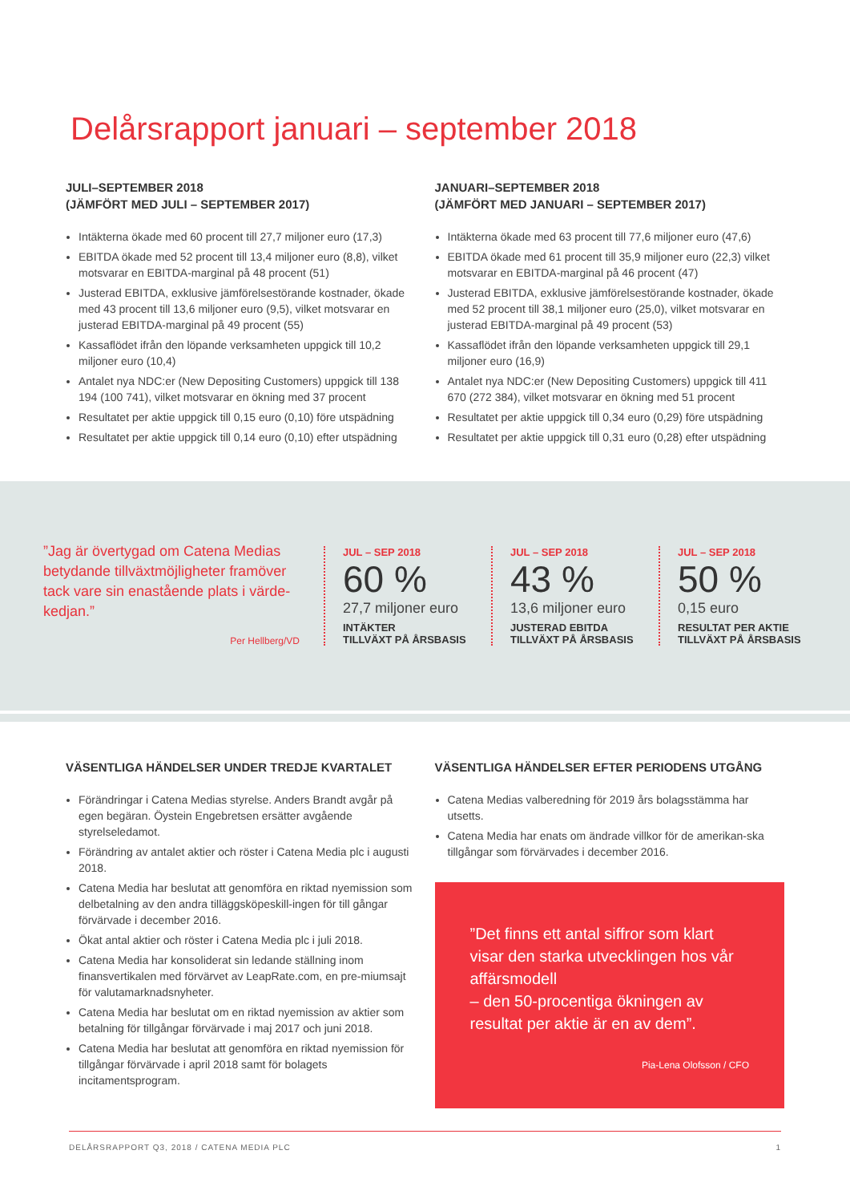Delårsrapport januari – september 2018
JULI–SEPTEMBER 2018
(JÄMFÖRT MED JULI – SEPTEMBER 2017)
Intäkterna ökade med 60 procent till 27,7 miljoner euro (17,3)
EBITDA ökade med 52 procent till 13,4 miljoner euro (8,8), vilket motsvarar en EBITDA-marginal på 48 procent (51)
Justerad EBITDA, exklusive jämförelsestörande kostnader, ökade med 43 procent till 13,6 miljoner euro (9,5), vilket motsvarar en justerad EBITDA-marginal på 49 procent (55)
Kassaflödet ifrån den löpande verksamheten uppgick till 10,2 miljoner euro (10,4)
Antalet nya NDC:er (New Depositing Customers) uppgick till 138 194 (100 741), vilket motsvarar en ökning med 37 procent
Resultatet per aktie uppgick till 0,15 euro (0,10) före utspädning
Resultatet per aktie uppgick till 0,14 euro (0,10) efter utspädning
JANUARI–SEPTEMBER 2018
(JÄMFÖRT MED JANUARI – SEPTEMBER 2017)
Intäkterna ökade med 63 procent till 77,6 miljoner euro (47,6)
EBITDA ökade med 61 procent till 35,9 miljoner euro (22,3) vilket motsvarar en EBITDA-marginal på 46 procent (47)
Justerad EBITDA, exklusive jämförelsestörande kostnader, ökade med 52 procent till 38,1 miljoner euro (25,0), vilket motsvarar en justerad EBITDA-marginal på 49 procent (53)
Kassaflödet ifrån den löpande verksamheten uppgick till 29,1 miljoner euro (16,9)
Antalet nya NDC:er (New Depositing Customers) uppgick till 411 670 (272 384), vilket motsvarar en ökning med 51 procent
Resultatet per aktie uppgick till 0,34 euro (0,29) före utspädning
Resultatet per aktie uppgick till 0,31 euro (0,28) efter utspädning
”Jag är övertygad om Catena Medias betydande tillväxtmöjligheter framöver tack vare sin enastående plats i värde-kedjan.”
Per Hellberg/VD
JUL – SEP 2018
60 %
27,7 miljoner euro
INTÄKTER
TILLVÄXT PÅ ÅRSBASIS
JUL – SEP 2018
43 %
13,6 miljoner euro
JUSTERAD EBITDA
TILLVÄXT PÅ ÅRSBASIS
JUL – SEP 2018
50 %
0,15 euro
RESULTAT PER AKTIE
TILLVÄXT PÅ ÅRSBASIS
VÄSENTLIGA HÄNDELSER UNDER TREDJE KVARTALET
Förändringar i Catena Medias styrelse. Anders Brandt avgår på egen begäran. Öystein Engebretsen ersätter avgående styrelseledamot.
Förändring av antalet aktier och röster i Catena Media plc i augusti 2018.
Catena Media har beslutat att genomföra en riktad nyemission som delbetalning av den andra tilläggsköpeskill-ingen för till gångar förvärvade i december 2016.
Ökat antal aktier och röster i Catena Media plc i juli 2018.
Catena Media har konsoliderat sin ledande ställning inom finansvertikalen med förvärvet av LeapRate.com, en pre-miumsajt för valutamarknadsnyheter.
Catena Media har beslutat om en riktad nyemission av aktier som betalning för tillgångar förvärvade i maj 2017 och juni 2018.
Catena Media har beslutat att genomföra en riktad nyemission för tillgångar förvärvade i april 2018 samt för bolagets incitamentsprogram.
VÄSENTLIGA HÄNDELSER EFTER PERIODENS UTGÅNG
Catena Medias valberedning för 2019 års bolagsstämma har utsetts.
Catena Media har enats om ändrade villkor för de amerikan-ska tillgångar som förvärvades i december 2016.
”Det finns ett antal siffror som klart visar den starka utvecklingen hos vår affärsmodell
– den 50-procentiga ökningen av resultat per aktie är en av dem”.
Pia-Lena Olofsson / CFO
DELÅRSRAPPORT Q3, 2018 / CATENA MEDIA PLC 1